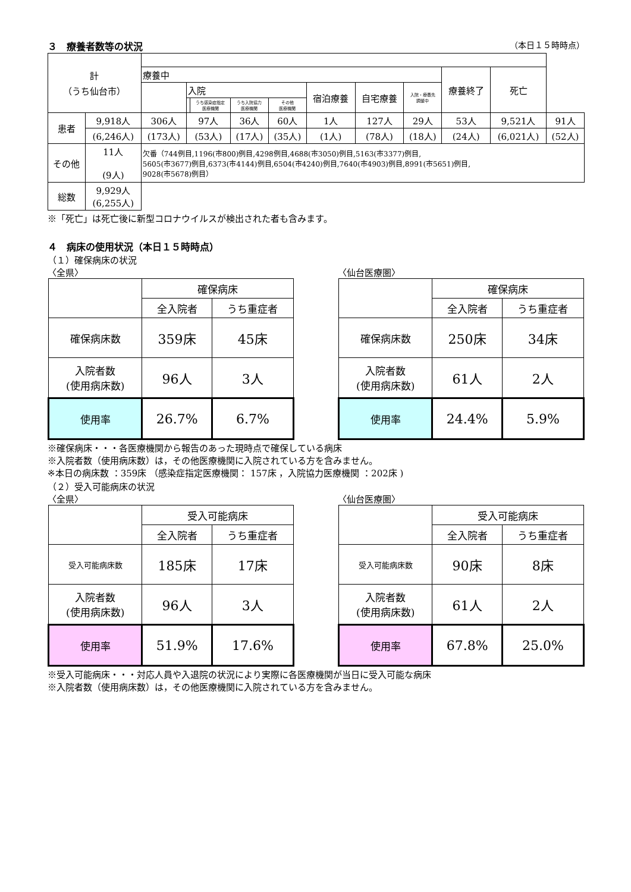３　療養者数等の状況 （本日１５時時点）
| 計 （うち仙台市） | | | | | | | | | | | | |
| | | 療養中 | | | | | | | | 療養終了 | 死亡 | |
| | | | 入院 | | | | 宿泊療養 | 自宅療養 | 入院・療養先 調整中 | | | |
| | | | | うち感染症指定 医療機関 | うち入院協力 医療機関 | その他 医療機関 | | | | | | |
| 患者 | 9,918人 | 306人 | 97人 | | 36人 | 60人 | 1人 | 127人 | 29人 | 53人 | 9,521人 | 91人 |
| | (6,246人) | (173人) | (53人) | | (17人) | (35人) | (1人) | (78人) | (18人) | (24人) | (6,021人) | (52人) |
| その他 | 11人 (9人) | 欠番（744例目,1196(市800)例目,4298例目,4688(市3050)例目,5163(市3377)例目, 5605(市3677)例目,6373(市4144)例目,6504(市4240)例目,7640(市4903)例目,8991(市5651)例目, 9028(市5678)例目） | | | | | | | | | | |
| 総数 | 9,929人 (6,255人) | | | | | | | | | | | |
※「死亡」は死亡後に新型コロナウイルスが検出された者も含みます。
４　病床の使用状況（本日１５時時点）
（１）確保病床の状況
〈全県〉
| | 確保病床 | |
| | 全入院者 | うち重症者 |
| 確保病床数 | 359床 | 45床 |
| 入院者数 (使用病床数) | 96人 | 3人 |
| 使用率 | 26.7% | 6.7% |
〈仙台医療圏〉
| | 確保病床 | |
| | 全入院者 | うち重症者 |
| 確保病床数 | 250床 | 34床 |
| 入院者数 (使用病床数) | 61人 | 2人 |
| 使用率 | 24.4% | 5.9% |
※確保病床・・・各医療機関から報告のあった現時点で確保している病床
※入院者数（使用病床数）は，その他医療機関に入院されている方を含みません。
※本日の病床数 ：359床 （感染症指定医療機関： 157床 ，入院協力医療機関 ：202床 )
（２）受入可能病床の状況
〈全県〉
| | 受入可能病床 | |
| | 全入院者 | うち重症者 |
| 受入可能病床数 | 185床 | 17床 |
| 入院者数 (使用病床数) | 96人 | 3人 |
| 使用率 | 51.9% | 17.6% |
〈仙台医療圏〉
| | 受入可能病床 | |
| | 全入院者 | うち重症者 |
| 受入可能病床数 | 90床 | 8床 |
| 入院者数 (使用病床数) | 61人 | 2人 |
| 使用率 | 67.8% | 25.0% |
※受入可能病床・・・対応人員や入退院の状況により実際に各医療機関が当日に受入可能な病床
※入院者数（使用病床数）は，その他医療機関に入院されている方を含みません。